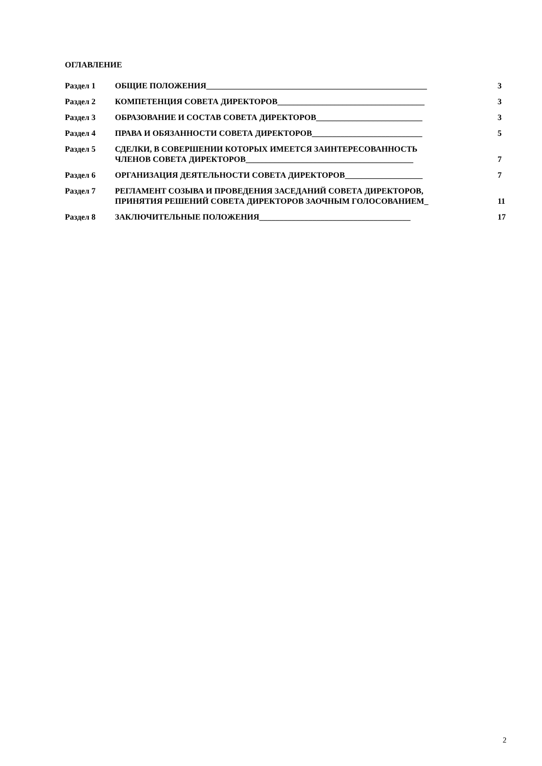ОГЛАВЛЕНИЕ
Раздел 1 ОБЩИЕ ПОЛОЖЕНИЯ______________________________________________________ 3
Раздел 2 КОМПЕТЕНЦИЯ СОВЕТА ДИРЕКТОРОВ____________________________________ 3
Раздел 3 ОБРАЗОВАНИЕ И СОСТАВ СОВЕТА ДИРЕКТОРОВ__________________________ 3
Раздел 4 ПРАВА И ОБЯЗАННОСТИ СОВЕТА ДИРЕКТОРОВ___________________________ 5
Раздел 5 СДЕЛКИ, В СОВЕРШЕНИИ КОТОРЫХ ИМЕЕТСЯ ЗАИНТЕРЕСОВАННОСТЬ
ЧЛЕНОВ СОВЕТА ДИРЕКТОРОВ_________________________________________
7
Раздел 6 ОРГАНИЗАЦИЯ ДЕЯТЕЛЬНОСТИ СОВЕТА ДИРЕКТОРОВ___________________ 7
Раздел 7 РЕГЛАМЕНТ СОЗЫВА И ПРОВЕДЕНИЯ ЗАСЕДАНИЙ СОВЕТА ДИРЕКТОРОВ,
ПРИНЯТИЯ РЕШЕНИЙ СОВЕТА ДИРЕКТОРОВ ЗАОЧНЫМ ГОЛОСОВАНИЕМ_
11
Раздел 8 ЗАКЛЮЧИТЕЛЬНЫЕ ПОЛОЖЕНИЯ_____________________________________ 17
2